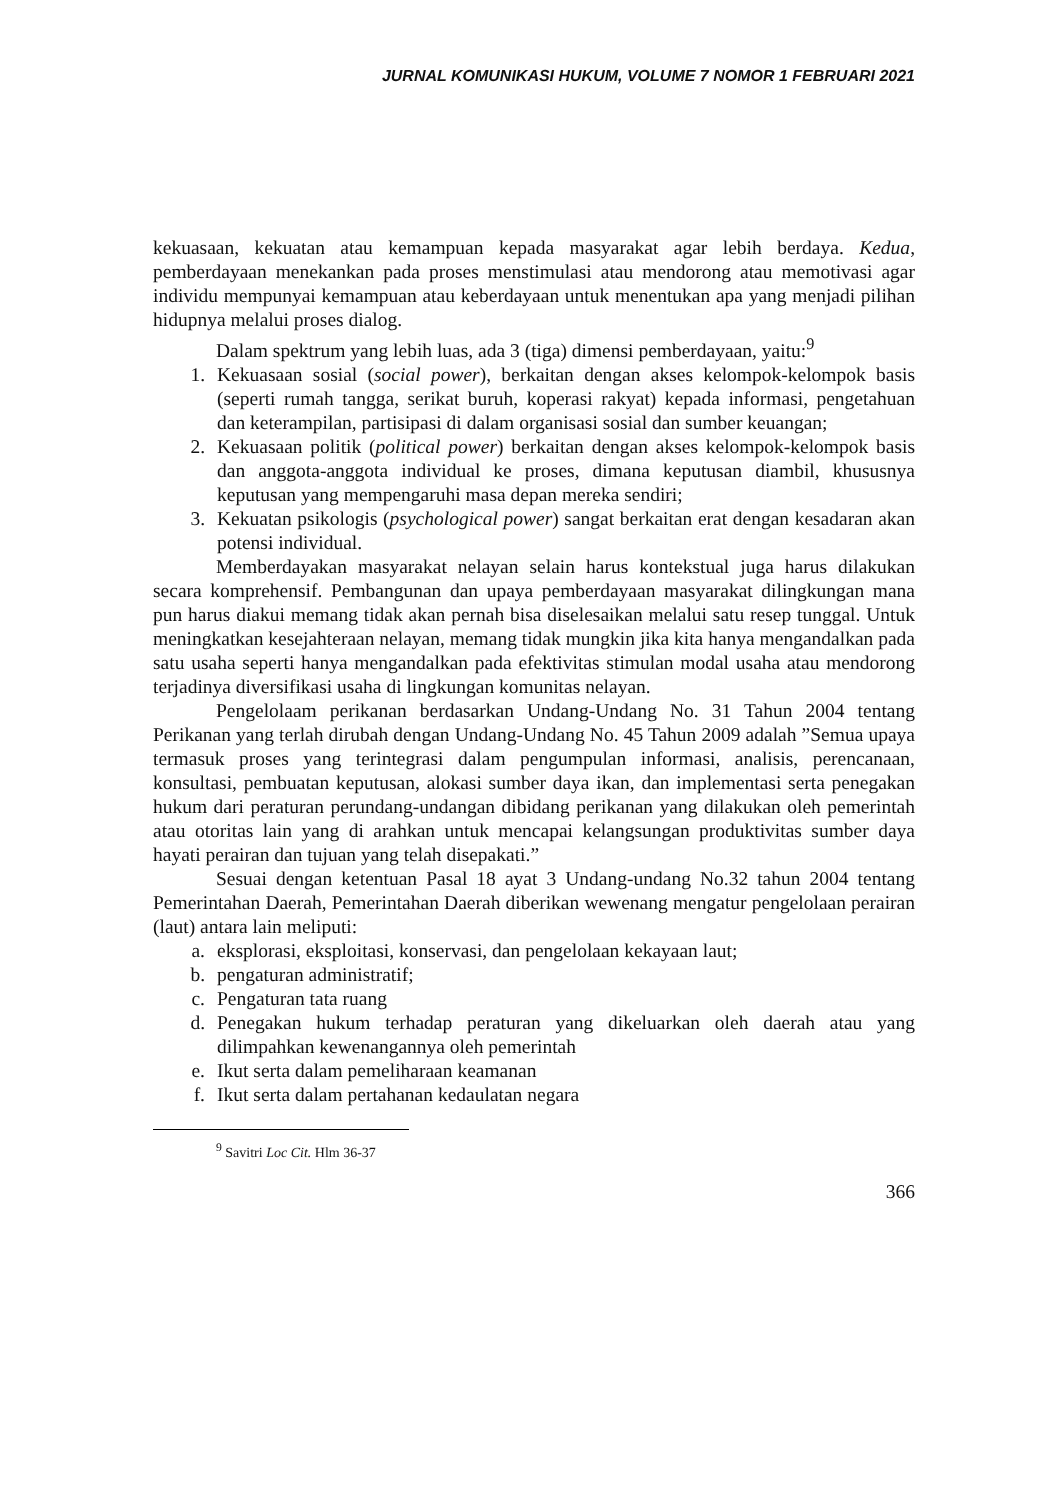JURNAL KOMUNIKASI HUKUM, VOLUME 7 NOMOR 1 FEBRUARI 2021
kekuasaan, kekuatan atau kemampuan kepada masyarakat agar lebih berdaya. Kedua, pemberdayaan menekankan pada proses menstimulasi atau mendorong atau memotivasi agar individu mempunyai kemampuan atau keberdayaan untuk menentukan apa yang menjadi pilihan hidupnya melalui proses dialog.
Dalam spektrum yang lebih luas, ada 3 (tiga) dimensi pemberdayaan, yaitu:<sup>9</sup>
1. Kekuasaan sosial (social power), berkaitan dengan akses kelompok-kelompok basis (seperti rumah tangga, serikat buruh, koperasi rakyat) kepada informasi, pengetahuan dan keterampilan, partisipasi di dalam organisasi sosial dan sumber keuangan;
2. Kekuasaan politik (political power) berkaitan dengan akses kelompok-kelompok basis dan anggota-anggota individual ke proses, dimana keputusan diambil, khususnya keputusan yang mempengaruhi masa depan mereka sendiri;
3. Kekuatan psikologis (psychological power) sangat berkaitan erat dengan kesadaran akan potensi individual.
Memberdayakan masyarakat nelayan selain harus kontekstual juga harus dilakukan secara komprehensif. Pembangunan dan upaya pemberdayaan masyarakat dilingkungan mana pun harus diakui memang tidak akan pernah bisa diselesaikan melalui satu resep tunggal. Untuk meningkatkan kesejahteraan nelayan, memang tidak mungkin jika kita hanya mengandalkan pada satu usaha seperti hanya mengandalkan pada efektivitas stimulan modal usaha atau mendorong terjadinya diversifikasi usaha di lingkungan komunitas nelayan.
Pengelolaam perikanan berdasarkan Undang-Undang No. 31 Tahun 2004 tentang Perikanan yang terlah dirubah dengan Undang-Undang No. 45 Tahun 2009 adalah ”Semua upaya termasuk proses yang terintegrasi dalam pengumpulan informasi, analisis, perencanaan, konsultasi, pembuatan keputusan, alokasi sumber daya ikan, dan implementasi serta penegakan hukum dari peraturan perundang-undangan dibidang perikanan yang dilakukan oleh pemerintah atau otoritas lain yang di arahkan untuk mencapai kelangsungan produktivitas sumber daya hayati perairan dan tujuan yang telah disepakati.”
Sesuai dengan ketentuan Pasal 18 ayat 3 Undang-undang No.32 tahun 2004 tentang Pemerintahan Daerah, Pemerintahan Daerah diberikan wewenang mengatur pengelolaan perairan (laut) antara lain meliputi:
a. eksplorasi, eksploitasi, konservasi, dan pengelolaan kekayaan laut;
b. pengaturan administratif;
c. Pengaturan tata ruang
d. Penegakan hukum terhadap peraturan yang dikeluarkan oleh daerah atau yang dilimpahkan kewenangannya oleh pemerintah
e. Ikut serta dalam pemeliharaan keamanan
f. Ikut serta dalam pertahanan kedaulatan negara
<sup>9</sup> Savitri Loc Cit. Hlm 36-37
366